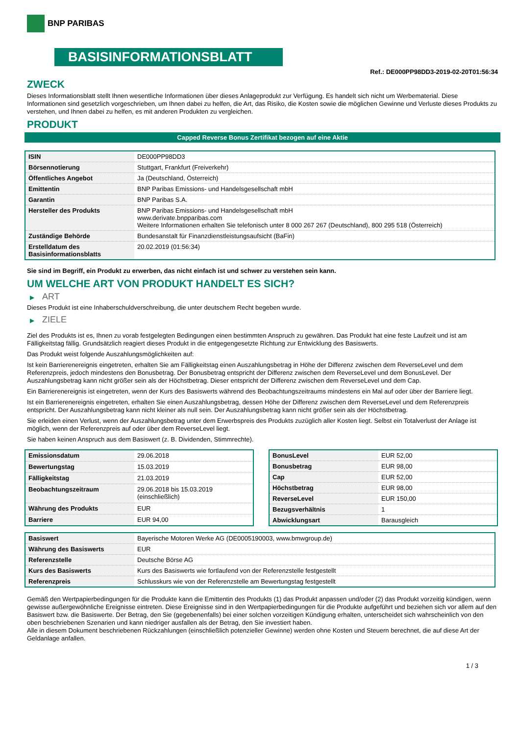BNP PARIBAS
BASISINFORMATIONSBLATT
Ref.: DE000PP98DD3-2019-02-20T01:56:34
ZWECK
Dieses Informationsblatt stellt Ihnen wesentliche Informationen über dieses Anlageprodukt zur Verfügung. Es handelt sich nicht um Werbematerial. Diese Informationen sind gesetzlich vorgeschrieben, um Ihnen dabei zu helfen, die Art, das Risiko, die Kosten sowie die möglichen Gewinne und Verluste dieses Produkts zu verstehen, und Ihnen dabei zu helfen, es mit anderen Produkten zu vergleichen.
PRODUKT
Capped Reverse Bonus Zertifikat bezogen auf eine Aktie
| ISIN | DE000PP98DD3 |
| Börsennotierung | Stuttgart, Frankfurt (Freiverkehr) |
| Öffentliches Angebot | Ja (Deutschland, Österreich) |
| Emittentin | BNP Paribas Emissions- und Handelsgesellschaft mbH |
| Garantin | BNP Paribas S.A. |
| Hersteller des Produkts | BNP Paribas Emissions- und Handelsgesellschaft mbH www.derivate.bnpparibas.com Weitere Informationen erhalten Sie telefonisch unter 8 000 267 267 (Deutschland), 800 295 518 (Österreich) |
| Zuständige Behörde | Bundesanstalt für Finanzdienstleistungsaufsicht (BaFin) |
| Erstelldatum des Basisinformationsblatts | 20.02.2019 (01:56:34) |
Sie sind im Begriff, ein Produkt zu erwerben, das nicht einfach ist und schwer zu verstehen sein kann.
UM WELCHE ART VON PRODUKT HANDELT ES SICH?
▶ ART
Dieses Produkt ist eine Inhaberschuldverschreibung, die unter deutschem Recht begeben wurde.
▶ ZIELE
Ziel des Produkts ist es, Ihnen zu vorab festgelegten Bedingungen einen bestimmten Anspruch zu gewähren. Das Produkt hat eine feste Laufzeit und ist am Fälligkeitstag fällig. Grundsätzlich reagiert dieses Produkt in die entgegengesetzte Richtung zur Entwicklung des Basiswerts.
Das Produkt weist folgende Auszahlungsmöglichkeiten auf:
Ist kein Barrierenereignis eingetreten, erhalten Sie am Fälligkeitstag einen Auszahlungsbetrag in Höhe der Differenz zwischen dem ReverseLevel und dem Referenzpreis, jedoch mindestens den Bonusbetrag. Der Bonusbetrag entspricht der Differenz zwischen dem ReverseLevel und dem BonusLevel. Der Auszahlungsbetrag kann nicht größer sein als der Höchstbetrag. Dieser entspricht der Differenz zwischen dem ReverseLevel und dem Cap.
Ein Barrierenereignis ist eingetreten, wenn der Kurs des Basiswerts während des Beobachtungszeitraums mindestens ein Mal auf oder über der Barriere liegt.
Ist ein Barrierenereignis eingetreten, erhalten Sie einen Auszahlungsbetrag, dessen Höhe der Differenz zwischen dem ReverseLevel und dem Referenzpreis entspricht. Der Auszahlungsbetrag kann nicht kleiner als null sein. Der Auszahlungsbetrag kann nicht größer sein als der Höchstbetrag.
Sie erleiden einen Verlust, wenn der Auszahlungsbetrag unter dem Erwerbspreis des Produkts zuzüglich aller Kosten liegt. Selbst ein Totalverlust der Anlage ist möglich, wenn der Referenzpreis auf oder über dem ReverseLevel liegt.
Sie haben keinen Anspruch aus dem Basiswert (z. B. Dividenden, Stimmrechte).
| Emissionsdatum | 29.06.2018 |
| Bewertungstag | 15.03.2019 |
| Fälligkeitstag | 21.03.2019 |
| Beobachtungszeitraum | 29.06.2018 bis 15.03.2019 (einschließlich) |
| Währung des Produkts | EUR |
| Barriere | EUR 94,00 |
| BonusLevel | EUR 52,00 |
| Bonusbetrag | EUR 98,00 |
| Cap | EUR 52,00 |
| Höchstbetrag | EUR 98,00 |
| ReverseLevel | EUR 150,00 |
| Bezugsverhältnis | 1 |
| Abwicklungsart | Barausgleich |
| Basiswert | Bayerische Motoren Werke AG (DE0005190003, www.bmwgroup.de) |
| Währung des Basiswerts | EUR |
| Referenzstelle | Deutsche Börse AG |
| Kurs des Basiswerts | Kurs des Basiswerts wie fortlaufend von der Referenzstelle festgestellt |
| Referenzpreis | Schlusskurs wie von der Referenzstelle am Bewertungstag festgestellt |
Gemäß den Wertpapierbedingungen für die Produkte kann die Emittentin des Produkts (1) das Produkt anpassen und/oder (2) das Produkt vorzeitig kündigen, wenn gewisse außergewöhnliche Ereignisse eintreten. Diese Ereignisse sind in den Wertpapierbedingungen für die Produkte aufgeführt und beziehen sich vor allem auf den Basiswert bzw. die Basiswerte. Der Betrag, den Sie (gegebenenfalls) bei einer solchen vorzeitigen Kündigung erhalten, unterscheidet sich wahrscheinlich von den oben beschriebenen Szenarien und kann niedriger ausfallen als der Betrag, den Sie investiert haben.
Alle in diesem Dokument beschriebenen Rückzahlungen (einschließlich potenzieller Gewinne) werden ohne Kosten und Steuern berechnet, die auf diese Art der Geldanlage anfallen.
1 / 3